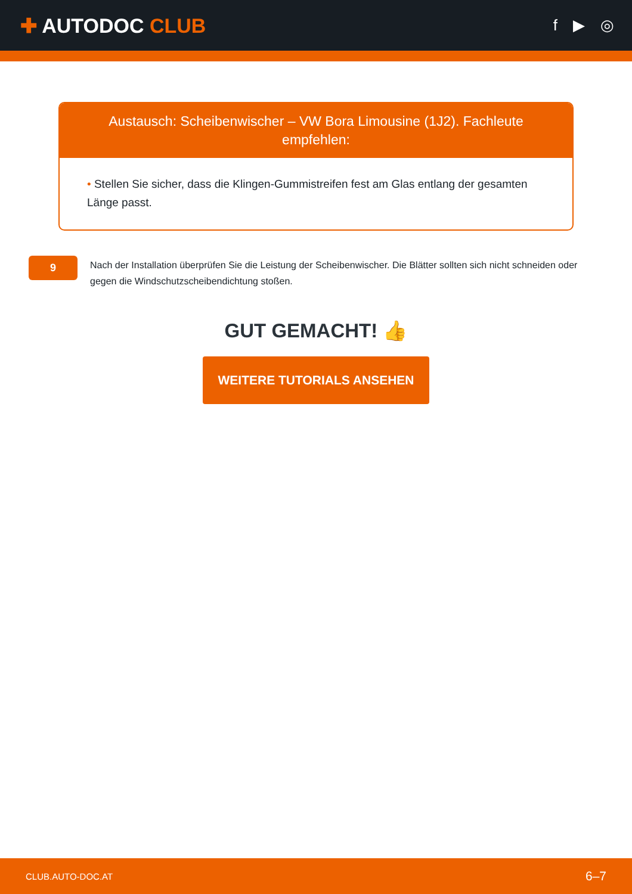✚ AUTODOC CLUB
f ▶ ◎
Austausch: Scheibenwischer – VW Bora Limousine (1J2). Fachleute empfehlen:
• Stellen Sie sicher, dass die Klingen-Gummistreifen fest am Glas entlang der gesamten Länge passt.
9
Nach der Installation überprüfen Sie die Leistung der Scheibenwischer. Die Blätter sollten sich nicht schneiden oder gegen die Windschutzscheibendichtung stoßen.
GUT GEMACHT! 👍
WEITERE TUTORIALS ANSEHEN
CLUB.AUTO-DOC.AT 6–7